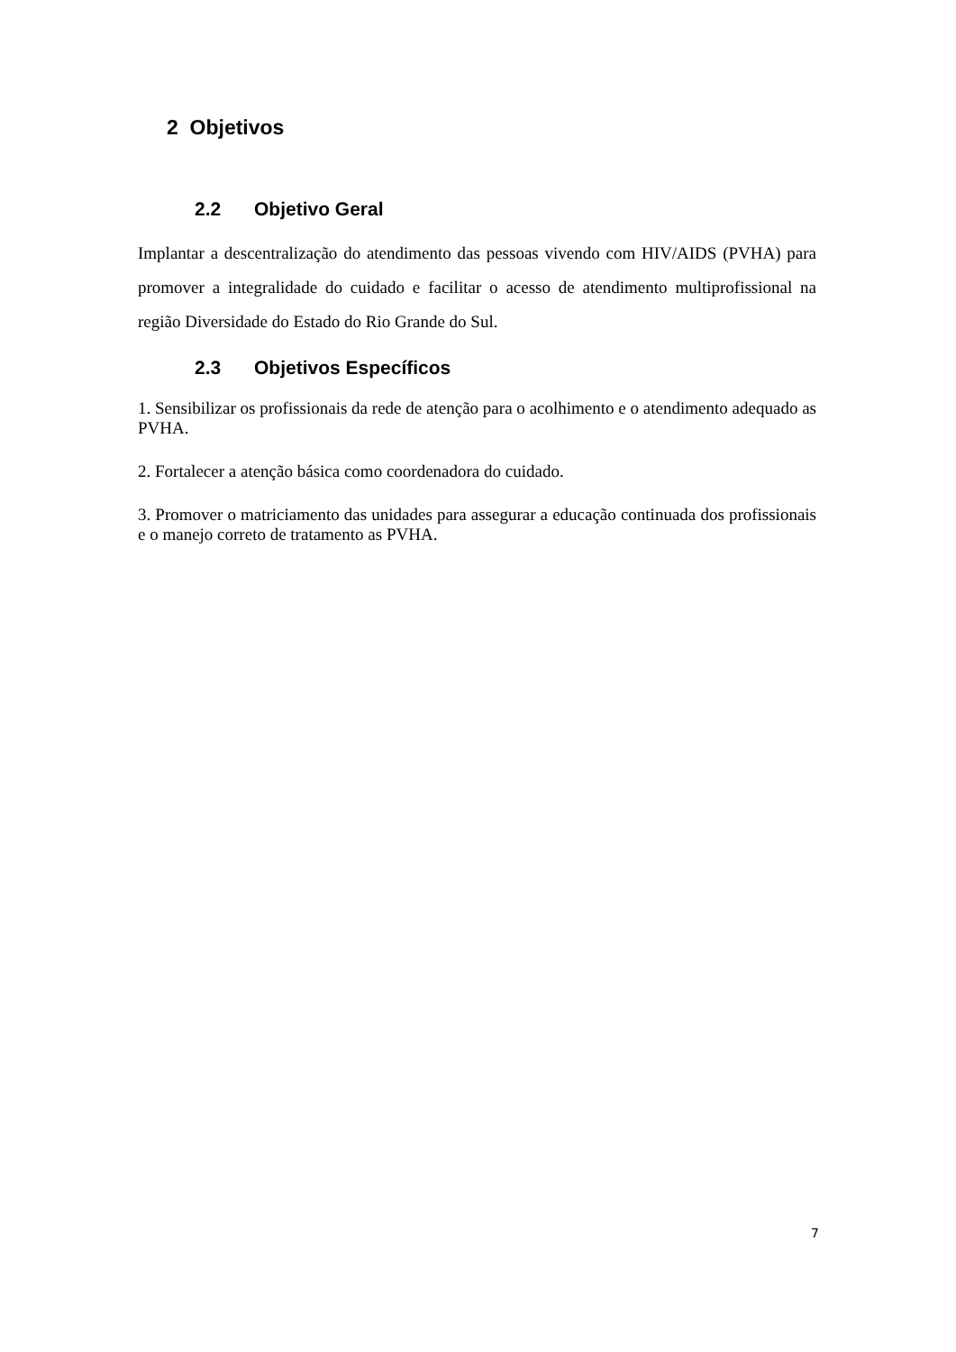2 Objetivos
2.2 Objetivo Geral
Implantar a descentralização do atendimento das pessoas vivendo com HIV/AIDS (PVHA) para promover a integralidade do cuidado e facilitar o acesso de atendimento multiprofissional na região Diversidade do Estado do Rio Grande do Sul.
2.3 Objetivos Específicos
1. Sensibilizar os profissionais da rede de atenção para o acolhimento e o atendimento adequado as PVHA.
2. Fortalecer a atenção básica como coordenadora do cuidado.
3. Promover o matriciamento das unidades para assegurar a educação continuada dos profissionais e o manejo correto de tratamento as PVHA.
7